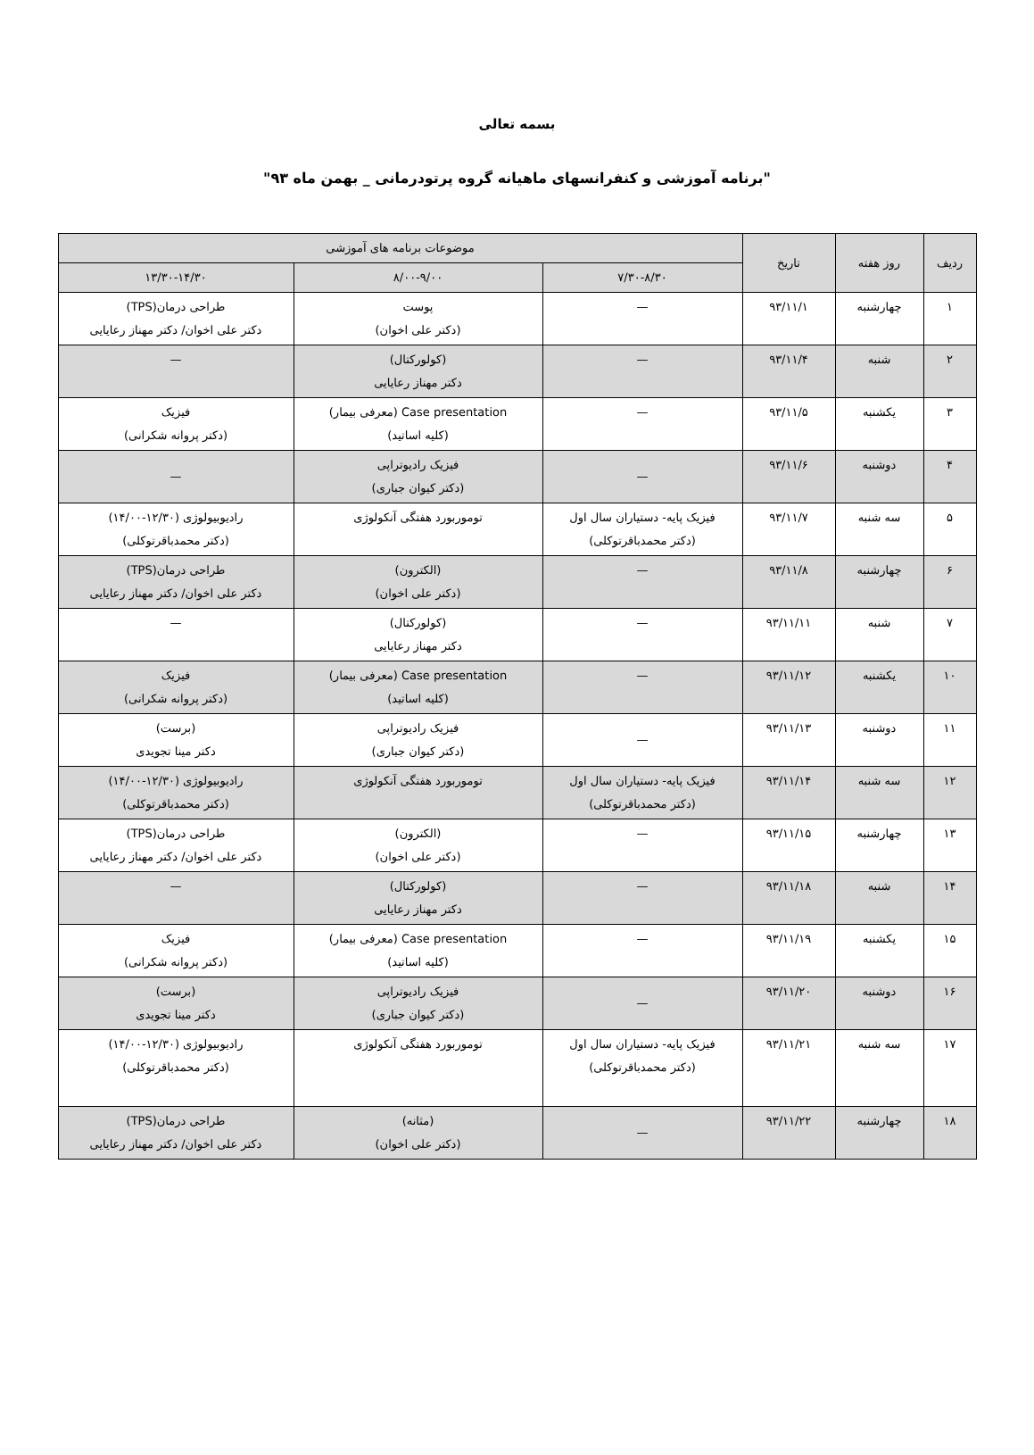بسمه تعالی
"برنامه آموزشی و کنفرانسهای ماهیانه گروه پرتودرمانی _ بهمن ماه ۹۳"
| ردیف | روز هفته | تاریخ | موضوعات برنامه های آموزشی | | |
| --- | --- | --- | --- | --- | --- |
| | | | ۷/۳۰-۸/۳۰ | ۸/۰۰-۹/۰۰ | ۱۳/۳۰-۱۴/۳۰ |
| ۱ | چهارشنبه | ۹۳/۱۱/۱ | — | پوست (دکتر علی اخوان) | طراحی درمان(TPS) دکتر علی اخوان/ دکتر مهناز رعایایی |
| ۲ | شنبه | ۹۳/۱۱/۴ | — | (کولورکتال) دکتر مهناز رعایایی | — |
| ۳ | یکشنبه | ۹۳/۱۱/۵ | — | Case presentation (معرفی بیمار) (کلیه اساتید) | فیزیک (دکتر پروانه شکرانی) |
| ۴ | دوشنبه | ۹۳/۱۱/۶ | — | فیزیک رادیوتراپی (دکتر کیوان جباری) | — |
| ۵ | سه شنبه | ۹۳/۱۱/۷ | فیزیک پایه- دستیاران سال اول (دکتر محمدباقرتوکلی) | توموربورد هفتگی آنکولوژی | رادیوبیولوژی (۱۲/۳۰-۱۴/۰۰) (دکتر محمدباقرتوکلی) |
| ۶ | چهارشنبه | ۹۳/۱۱/۸ | — | (الکترون) (دکتر علی اخوان) | طراحی درمان(TPS) دکتر علی اخوان/ دکتر مهناز رعایایی |
| ۷ | شنبه | ۹۳/۱۱/۱۱ | — | (کولورکتال) دکتر مهناز رعایایی | — |
| ۱۰ | یکشنبه | ۹۳/۱۱/۱۲ | — | Case presentation (معرفی بیمار) (کلیه اساتید) | فیزیک (دکتر پروانه شکرانی) |
| ۱۱ | دوشنبه | ۹۳/۱۱/۱۳ | — | فیزیک رادیوتراپی (دکتر کیوان جباری) | (برست) دکتر مینا تجویدی |
| ۱۲ | سه شنبه | ۹۳/۱۱/۱۴ | فیزیک پایه- دستیاران سال اول (دکتر محمدباقرتوکلی) | توموربورد هفتگی آنکولوژی | رادیوبیولوژی (۱۲/۳۰-۱۴/۰۰) (دکتر محمدباقرتوکلی) |
| ۱۳ | چهارشنبه | ۹۳/۱۱/۱۵ | — | (الکترون) (دکتر علی اخوان) | طراحی درمان(TPS) دکتر علی اخوان/ دکتر مهناز رعایایی |
| ۱۴ | شنبه | ۹۳/۱۱/۱۸ | — | (کولورکتال) دکتر مهناز رعایایی | — |
| ۱۵ | یکشنبه | ۹۳/۱۱/۱۹ | — | Case presentation (معرفی بیمار) (کلیه اساتید) | فیزیک (دکتر پروانه شکرانی) |
| ۱۶ | دوشنبه | ۹۳/۱۱/۲۰ | — | فیزیک رادیوتراپی (دکتر کیوان جباری) | (برست) دکتر مینا تجویدی |
| ۱۷ | سه شنبه | ۹۳/۱۱/۲۱ | فیزیک پایه- دستیاران سال اول (دکتر محمدباقرتوکلی) | توموربورد هفتگی آنکولوژی | رادیوبیولوژی (۱۲/۳۰-۱۴/۰۰) (دکتر محمدباقرتوکلی) |
| ۱۸ | چهارشنبه | ۹۳/۱۱/۲۲ | — | (مثانه) (دکتر علی اخوان) | طراحی درمان(TPS) دکتر علی اخوان/ دکتر مهناز رعایایی |